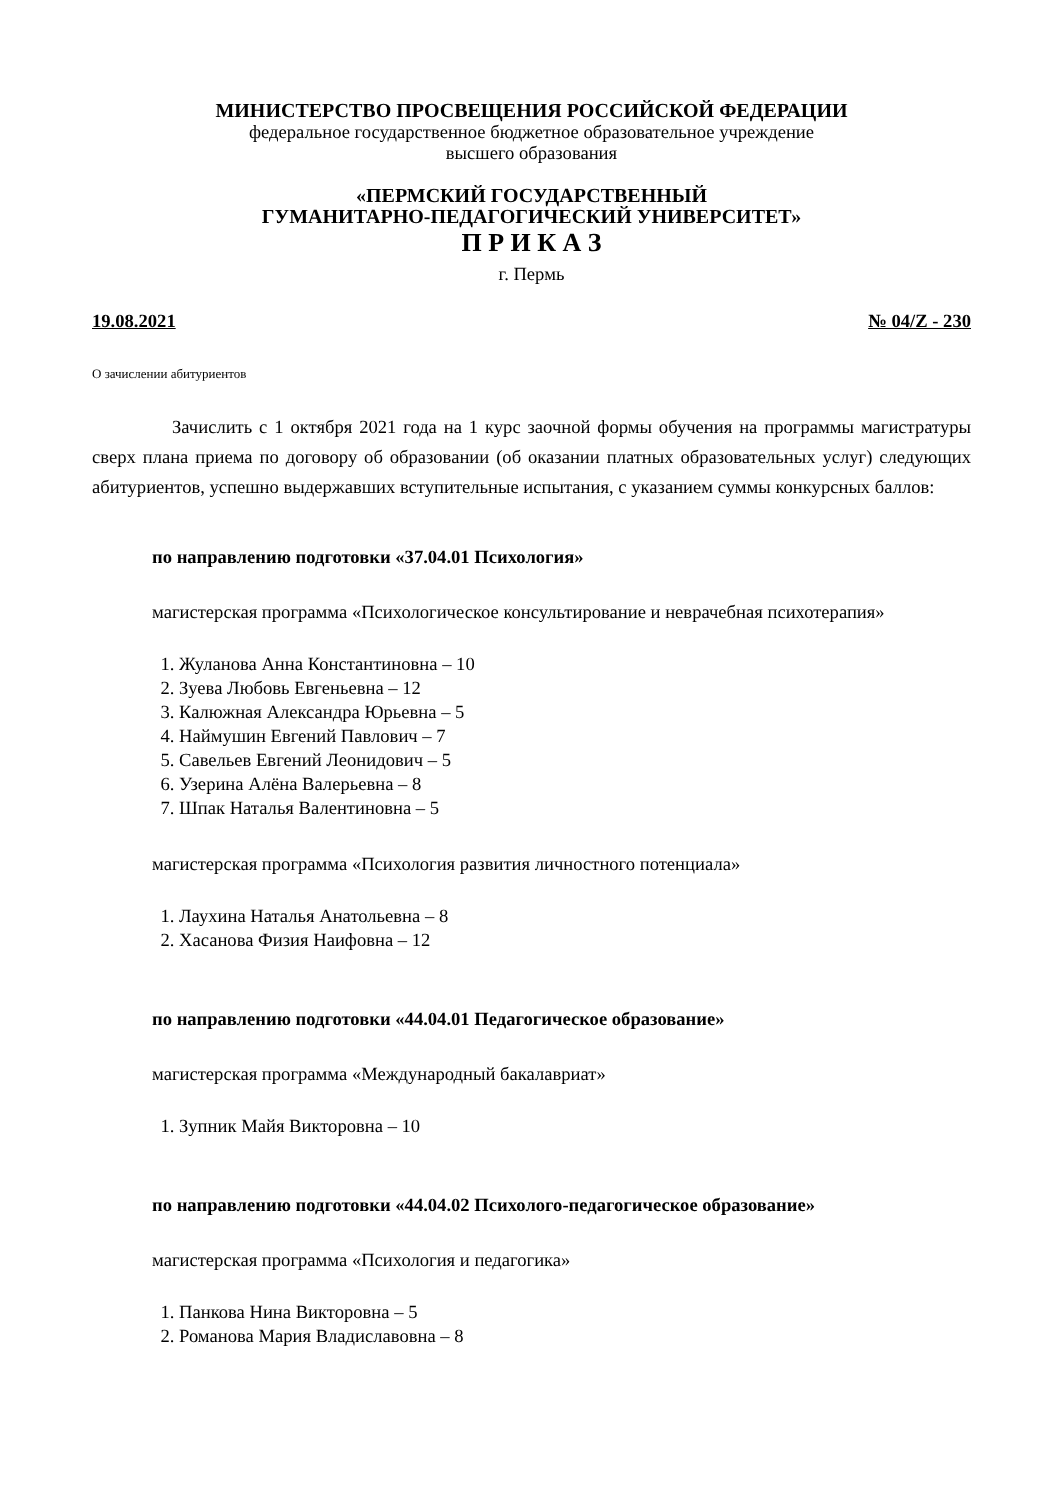МИНИСТЕРСТВО ПРОСВЕЩЕНИЯ РОССИЙСКОЙ ФЕДЕРАЦИИ
федеральное государственное бюджетное образовательное учреждение
высшего образования
«ПЕРМСКИЙ ГОСУДАРСТВЕННЫЙ
ГУМАНИТАРНО-ПЕДАГОГИЧЕСКИЙ УНИВЕРСИТЕТ»
П Р И К А З
г. Пермь
19.08.2021 № 04/Z - 230
О зачислении абитуриентов
Зачислить с 1 октября 2021 года на 1 курс заочной формы обучения на программы магистратуры сверх плана приема по договору об образовании (об оказании платных образовательных услуг) следующих абитуриентов, успешно выдержавших вступительные испытания, с указанием суммы конкурсных баллов:
по направлению подготовки «37.04.01 Психология»
магистерская программа «Психологическое консультирование и неврачебная психотерапия»
1. Жуланова Анна Константиновна – 10
2. Зуева Любовь Евгеньевна – 12
3. Калюжная Александра Юрьевна – 5
4. Наймушин Евгений Павлович – 7
5. Савельев Евгений Леонидович – 5
6. Узерина Алёна Валерьевна – 8
7. Шпак Наталья Валентиновна – 5
магистерская программа «Психология развития личностного потенциала»
1. Лаухина Наталья Анатольевна – 8
2. Хасанова Физия Наифовна – 12
по направлению подготовки «44.04.01 Педагогическое образование»
магистерская программа «Международный бакалавриат»
1. Зупник Майя Викторовна – 10
по направлению подготовки «44.04.02 Психолого-педагогическое образование»
магистерская программа «Психология и педагогика»
1. Панкова Нина Викторовна – 5
2. Романова Мария Владиславовна – 8